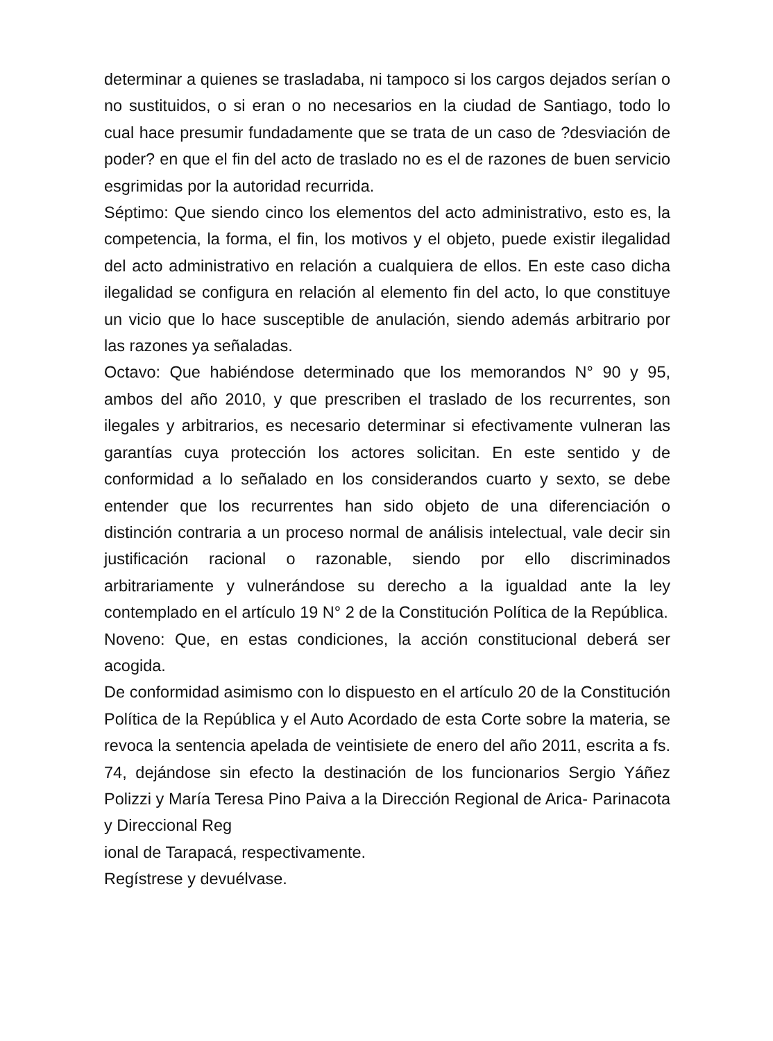determinar a quienes se trasladaba, ni tampoco si los cargos dejados serían o no sustituidos, o si eran o no necesarios en la ciudad de Santiago, todo lo cual hace presumir fundadamente que se trata de un caso de ?desviación de poder? en que el fin del acto de traslado no es el de razones de buen servicio esgrimidas por la autoridad recurrida.
Séptimo: Que siendo cinco los elementos del acto administrativo, esto es, la competencia, la forma, el fin, los motivos y el objeto, puede existir ilegalidad del acto administrativo en relación a cualquiera de ellos. En este caso dicha ilegalidad se configura en relación al elemento fin del acto, lo que constituye un vicio que lo hace susceptible de anulación, siendo además arbitrario por las razones ya señaladas.
Octavo: Que habiéndose determinado que los memorandos N° 90 y 95, ambos del año 2010, y que prescriben el traslado de los recurrentes, son ilegales y arbitrarios, es necesario determinar si efectivamente vulneran las garantías cuya protección los actores solicitan. En este sentido y de conformidad a lo señalado en los considerandos cuarto y sexto, se debe entender que los recurrentes han sido objeto de una diferenciación o distinción contraria a un proceso normal de análisis intelectual, vale decir sin justificación racional o razonable, siendo por ello discriminados arbitrariamente y vulnerándose su derecho a la igualdad ante la ley contemplado en el artículo 19 N° 2 de la Constitución Política de la República.
Noveno: Que, en estas condiciones, la acción constitucional deberá ser acogida.
De conformidad asimismo con lo dispuesto en el artículo 20 de la Constitución Política de la República y el Auto Acordado de esta Corte sobre la materia, se revoca la sentencia apelada de veintisiete de enero del año 2011, escrita a fs. 74, dejándose sin efecto la destinación de los funcionarios Sergio Yáñez Polizzi y María Teresa Pino Paiva a la Dirección Regional de Arica- Parinacota y Direccional Reg
ional de Tarapacá, respectivamente.
Regístrese y devuélvase.